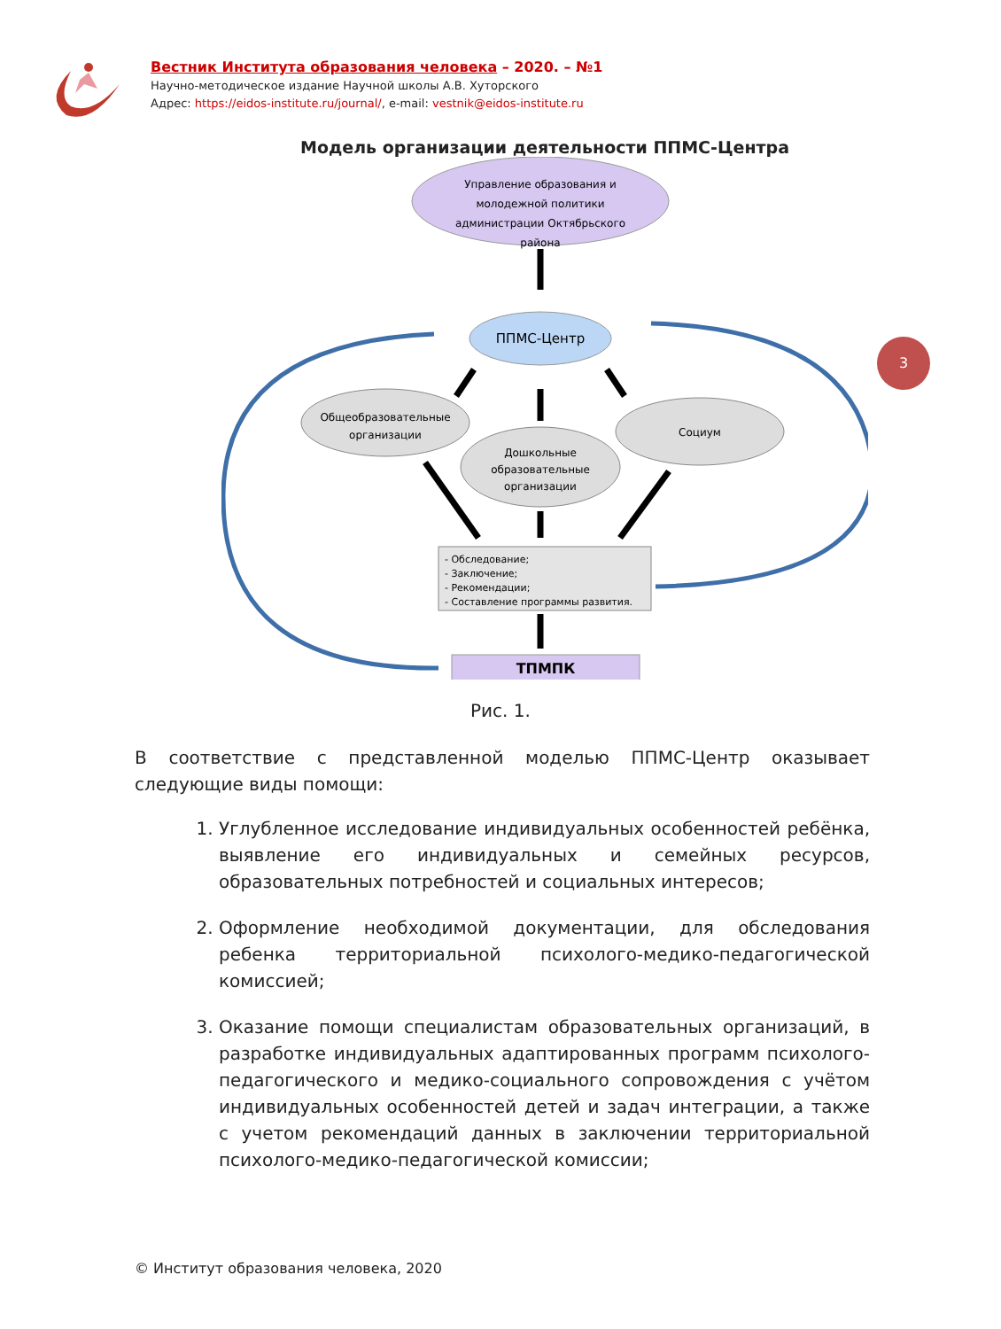Вестник Института образования человека – 2020. – №1
Научно-методическое издание Научной школы А.В. Хуторского
Адрес: https://eidos-institute.ru/journal/, e-mail: vestnik@eidos-institute.ru
3
Модель организации деятельности ППМС-Центра
Управление образования и
молодежной политики
администрации Октябрьского
района
ППМС-Центр
Общеобразовательные
организации
Дошкольные
образовательные
организации
Социум
- Обследование;
- Заключение;
- Рекомендации;
- Составление программы развития.
ТПМПК
Рис. 1.
В соответствие с представленной моделью ППМС-Центр оказывает следующие виды помощи:
1. Углубленное исследование индивидуальных особенностей ребёнка, выявление его индивидуальных и семейных ресурсов, образовательных потребностей и социальных интересов;
2. Оформление необходимой документации, для обследования ребенка территориальной психолого-медико-педагогической комиссией;
3. Оказание помощи специалистам образовательных организаций, в разработке индивидуальных адаптированных программ психолого-педагогического и медико-социального сопровождения с учётом индивидуальных особенностей детей и задач интеграции, а также с учетом рекомендаций данных в заключении территориальной психолого-медико-педагогической комиссии;
© Институт образования человека, 2020